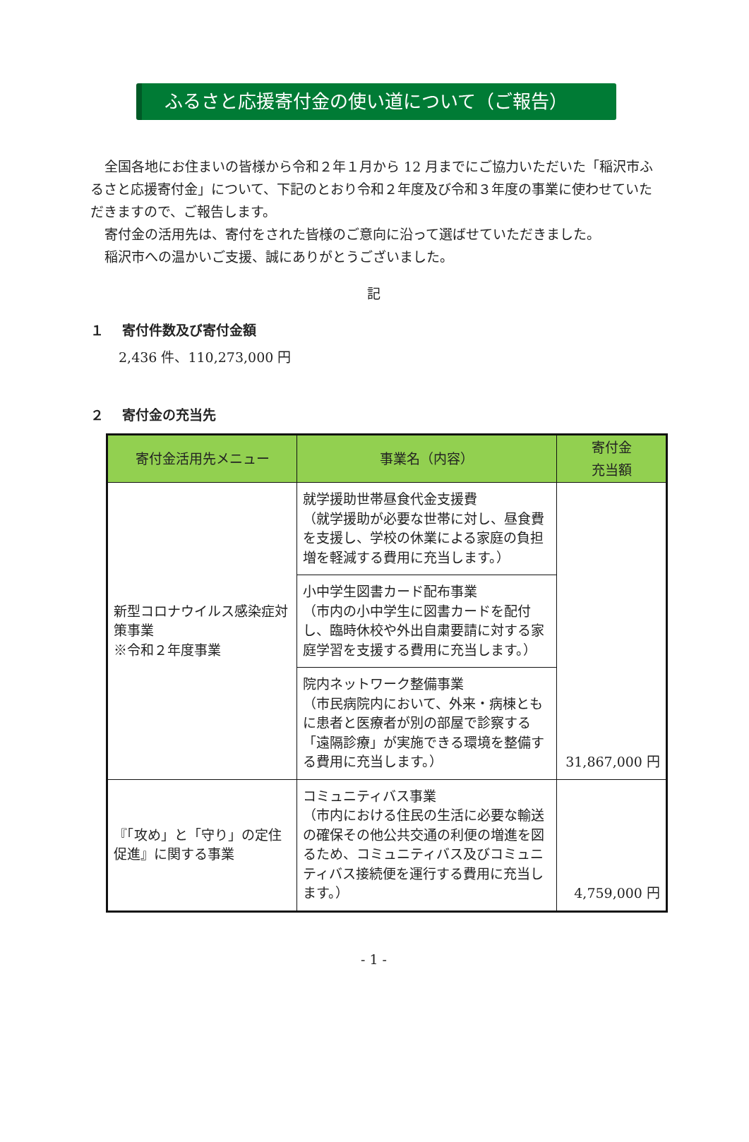ふるさと応援寄付金の使い道について（ご報告）
全国各地にお住まいの皆様から令和２年１月から 12 月までにご協力いただいた「稲沢市ふるさと応援寄付金」について、下記のとおり令和２年度及び令和３年度の事業に使わせていただきますので、ご報告します。
寄付金の活用先は、寄付をされた皆様のご意向に沿って選ばせていただきました。
稲沢市への温かいご支援、誠にありがとうございました。
記
１　 寄付件数及び寄付金額
2,436 件、110,273,000 円
２　 寄付金の充当先
| 寄付金活用先メニュー | 事業名（内容） | 寄付金 充当額 |
| --- | --- | --- |
| 新型コロナウイルス感染症対策事業 ※令和２年度事業 | 就学援助世帯昼食代金支援費 （就学援助が必要な世帯に対し、昼食費を支援し、学校の休業による家庭の負担増を軽減する費用に充当します。） | 31,867,000 円 |
| | 小中学生図書カード配布事業 （市内の小中学生に図書カードを配付し、臨時休校や外出自粛要請に対する家庭学習を支援する費用に充当します。） | |
| | 院内ネットワーク整備事業 （市民病院内において、外来・病棟ともに患者と医療者が別の部屋で診察する「遠隔診療」が実施できる環境を整備する費用に充当します。） | |
| 『「攻め」と「守り」の定住促進』に関する事業 | コミュニティバス事業 （市内における住民の生活に必要な輸送の確保その他公共交通の利便の増進を図るため、コミュニティバス及びコミュニティバス接続便を運行する費用に充当します。） | 4,759,000 円 |
- 1 -